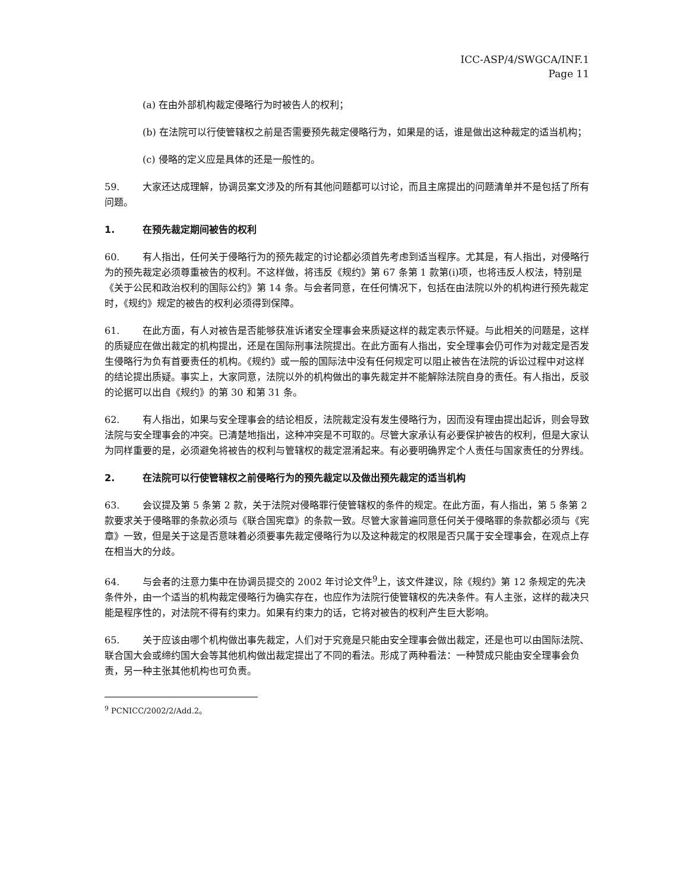ICC-ASP/4/SWGCA/INF.1
Page 11
(a) 在由外部机构裁定侵略行为时被告人的权利；
(b) 在法院可以行使管辖权之前是否需要预先裁定侵略行为，如果是的话，谁是做出这种裁定的适当机构；
(c) 侵略的定义应是具体的还是一般性的。
59. 大家还达成理解，协调员案文涉及的所有其他问题都可以讨论，而且主席提出的问题清单并不是包括了所有问题。
1. 在预先裁定期间被告的权利
60. 有人指出，任何关于侵略行为的预先裁定的讨论都必须首先考虑到适当程序。尤其是，有人指出，对侵略行为的预先裁定必须尊重被告的权利。不这样做，将违反《规约》第 67 条第 1 款第(i)项，也将违反人权法，特别是《关于公民和政治权利的国际公约》第 14 条。与会者同意，在任何情况下，包括在由法院以外的机构进行预先裁定时，《规约》规定的被告的权利必须得到保障。
61. 在此方面，有人对被告是否能够获准诉诸安全理事会来质疑这样的裁定表示怀疑。与此相关的问题是，这样的质疑应在做出裁定的机构提出，还是在国际刑事法院提出。在此方面有人指出，安全理事会仍可作为对裁定是否发生侵略行为负有首要责任的机构。《规约》或一般的国际法中没有任何规定可以阻止被告在法院的诉讼过程中对这样的结论提出质疑。事实上，大家同意，法院以外的机构做出的事先裁定并不能解除法院自身的责任。有人指出，反驳的论据可以出自《规约》的第 30 和第 31 条。
62. 有人指出，如果与安全理事会的结论相反，法院裁定没有发生侵略行为，因而没有理由提出起诉，则会导致法院与安全理事会的冲突。已清楚地指出，这种冲突是不可取的。尽管大家承认有必要保护被告的权利，但是大家认为同样重要的是，必须避免将被告的权利与管辖权的裁定混淆起来。有必要明确界定个人责任与国家责任的分界线。
2. 在法院可以行使管辖权之前侵略行为的预先裁定以及做出预先裁定的适当机构
63. 会议提及第 5 条第 2 款，关于法院对侵略罪行使管辖权的条件的规定。在此方面，有人指出，第 5 条第 2 款要求关于侵略罪的条款必须与《联合国宪章》的条款一致。尽管大家普遍同意任何关于侵略罪的条款都必须与《宪章》一致，但是关于这是否意味着必须要事先裁定侵略行为以及这种裁定的权限是否只属于安全理事会，在观点上存在相当大的分歧。
64. 与会者的注意力集中在协调员提交的 2002 年讨论文件<sup>9</sup>上，该文件建议，除《规约》第 12 条规定的先决条件外，由一个适当的机构裁定侵略行为确实存在，也应作为法院行使管辖权的先决条件。有人主张，这样的裁决只能是程序性的，对法院不得有约束力。如果有约束力的话，它将对被告的权利产生巨大影响。
65. 关于应该由哪个机构做出事先裁定，人们对于究竟是只能由安全理事会做出裁定，还是也可以由国际法院、联合国大会或缔约国大会等其他机构做出裁定提出了不同的看法。形成了两种看法：一种赞成只能由安全理事会负责，另一种主张其他机构也可负责。
<sup>9</sup> PCNICC/2002/2/Add.2。